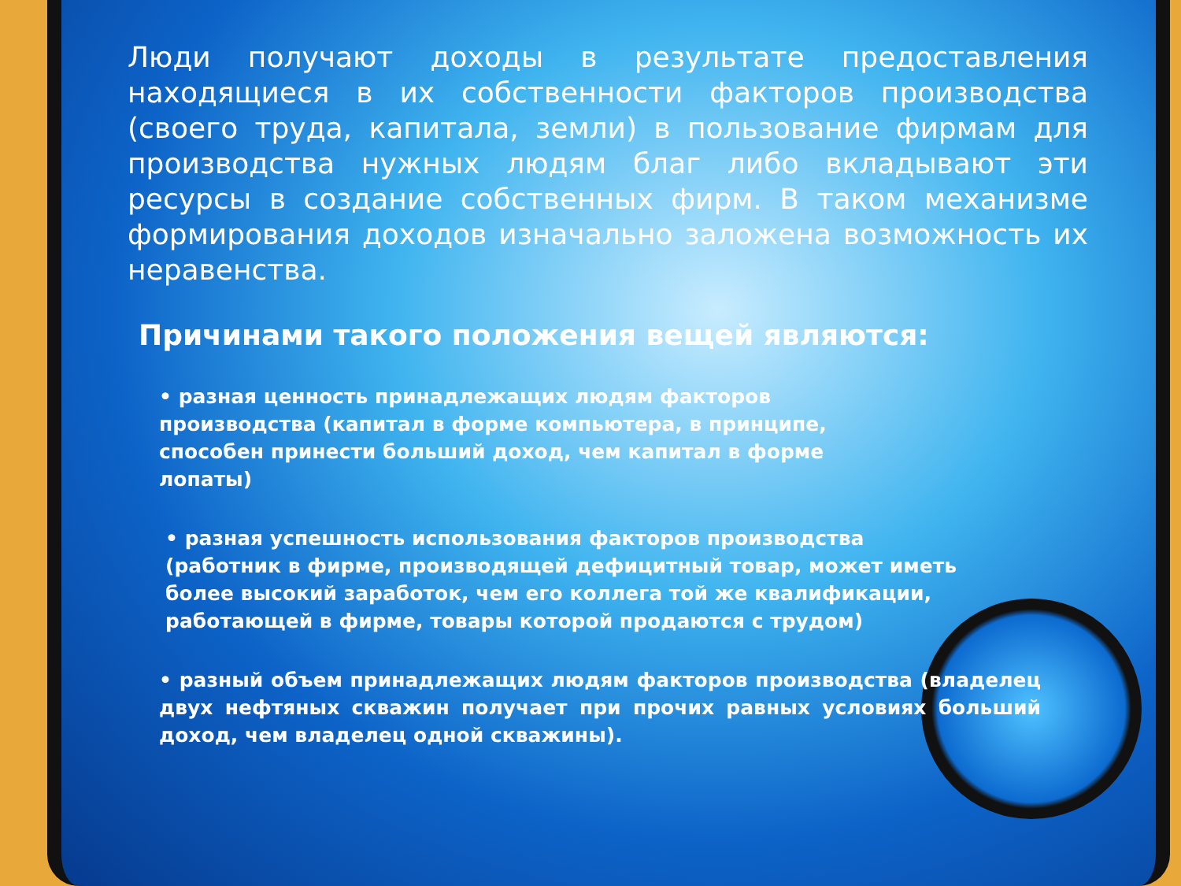Люди получают доходы в результате предоставления находящиеся в их собственности факторов производства (своего труда, капитала, земли) в пользование фирмам для производства нужных людям благ либо вкладывают эти ресурсы в создание собственных фирм. В таком механизме формирования доходов изначально заложена возможность их неравенства.
Причинами такого положения вещей являются:
• разная ценность принадлежащих людям факторов производства (капитал в форме компьютера, в принципе, способен принести больший доход, чем капитал в форме лопаты)
• разная успешность использования факторов производства (работник в фирме, производящей дефицитный товар, может иметь более высокий заработок, чем его коллега той же квалификации, работающей в фирме, товары которой продаются с трудом)
• разный объем принадлежащих людям факторов производства (владелец двух нефтяных скважин получает при прочих равных условиях больший доход, чем владелец одной скважины).